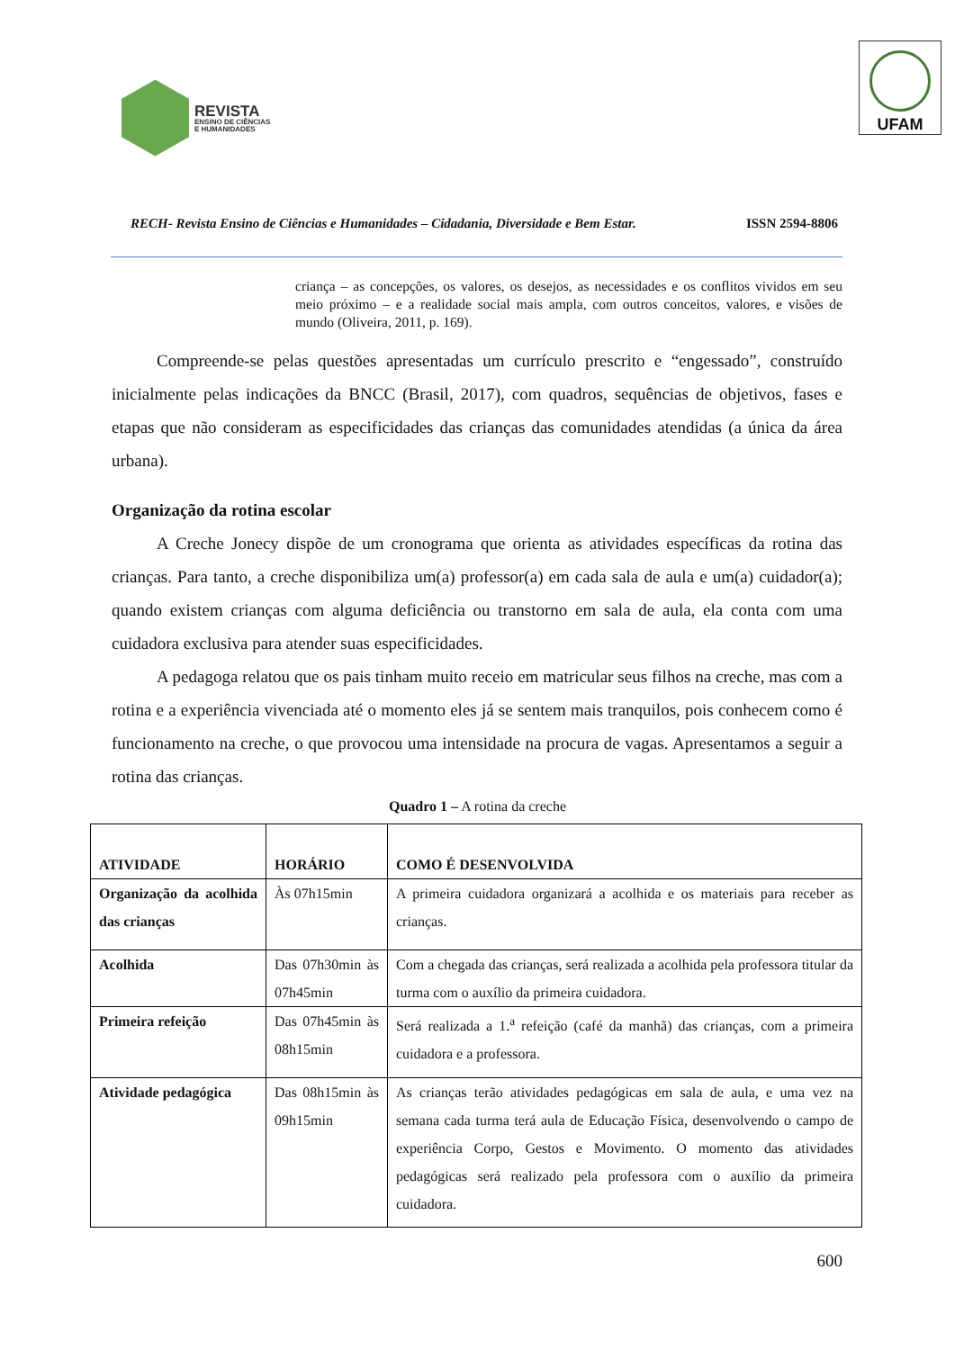REVISTA
ENSINO DE CIÊNCIAS
E HUMANIDADES
UFAM
RECH- Revista Ensino de Ciências e Humanidades – Cidadania, Diversidade e Bem Estar. ISSN 2594-8806
criança – as concepções, os valores, os desejos, as necessidades e os conflitos vividos em seu meio próximo – e a realidade social mais ampla, com outros conceitos, valores, e visões de mundo (Oliveira, 2011, p. 169).
Compreende-se pelas questões apresentadas um currículo prescrito e “engessado”, construído inicialmente pelas indicações da BNCC (Brasil, 2017), com quadros, sequências de objetivos, fases e etapas que não consideram as especificidades das crianças das comunidades atendidas (a única da área urbana).
Organização da rotina escolar
A Creche Jonecy dispõe de um cronograma que orienta as atividades específicas da rotina das crianças. Para tanto, a creche disponibiliza um(a) professor(a) em cada sala de aula e um(a) cuidador(a); quando existem crianças com alguma deficiência ou transtorno em sala de aula, ela conta com uma cuidadora exclusiva para atender suas especificidades.
A pedagoga relatou que os pais tinham muito receio em matricular seus filhos na creche, mas com a rotina e a experiência vivenciada até o momento eles já se sentem mais tranquilos, pois conhecem como é funcionamento na creche, o que provocou uma intensidade na procura de vagas. Apresentamos a seguir a rotina das crianças.
Quadro 1 – A rotina da creche
| ATIVIDADE | HORÁRIO | COMO É DESENVOLVIDA |
| --- | --- | --- |
| Organização da acolhida das crianças | Às 07h15min | A primeira cuidadora organizará a acolhida e os materiais para receber as crianças. |
| Acolhida | Das 07h30min às 07h45min | Com a chegada das crianças, será realizada a acolhida pela professora titular da turma com o auxílio da primeira cuidadora. |
| Primeira refeição | Das 07h45min às 08h15min | Será realizada a 1.<sup>a</sup> refeição (café da manhã) das crianças, com a primeira cuidadora e a professora. |
| Atividade pedagógica | Das 08h15min às 09h15min | As crianças terão atividades pedagógicas em sala de aula, e uma vez na semana cada turma terá aula de Educação Física, desenvolvendo o campo de experiência Corpo, Gestos e Movimento. O momento das atividades pedagógicas será realizado pela professora com o auxílio da primeira cuidadora. |
600